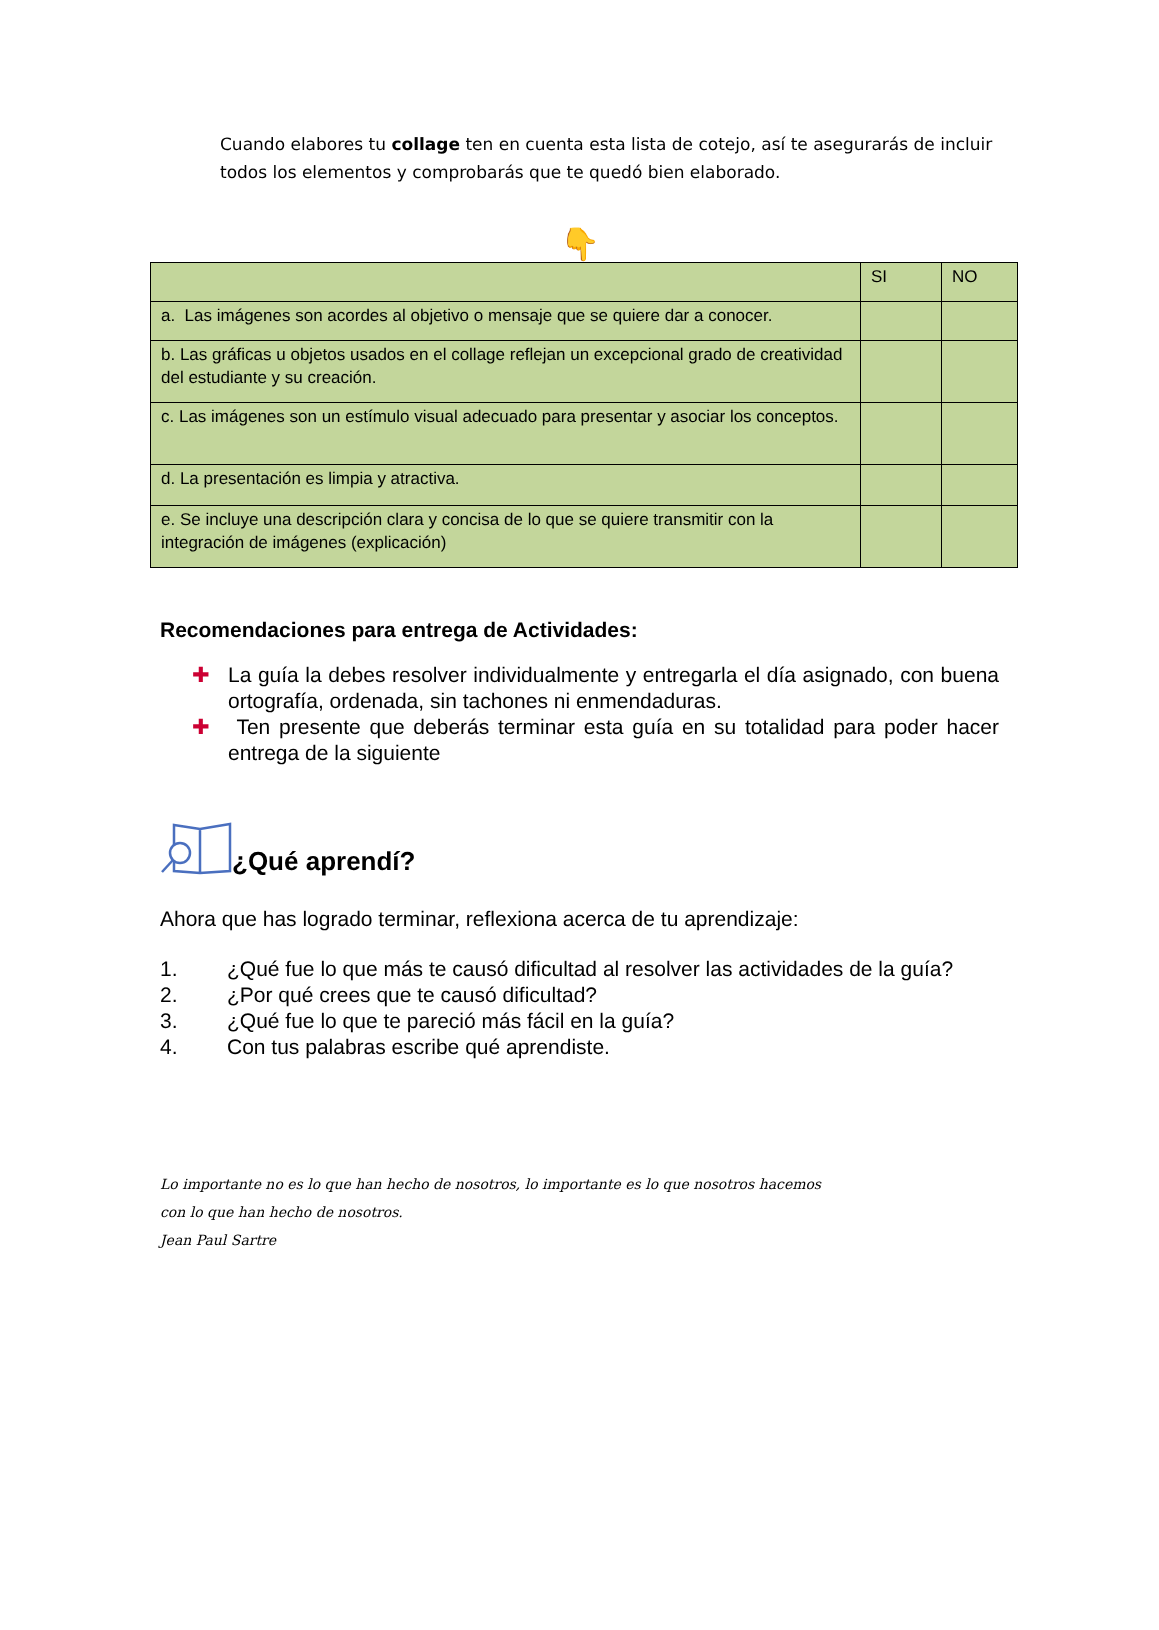Cuando elabores tu collage ten en cuenta esta lista de cotejo, así te asegurarás de incluir todos los elementos y comprobarás que te quedó bien elaborado.
👇
| | SI | NO |
| a. Las imágenes son acordes al objetivo o mensaje que se quiere dar a conocer. | | |
| b. Las gráficas u objetos usados en el collage reflejan un excepcional grado de creatividad del estudiante y su creación. | | |
| c. Las imágenes son un estímulo visual adecuado para presentar y asociar los conceptos. | | |
| d. La presentación es limpia y atractiva. | | |
| e. Se incluye una descripción clara y concisa de lo que se quiere transmitir con la integración de imágenes (explicación) | | |
Recomendaciones para entrega de Actividades:
✚ La guía la debes resolver individualmente y entregarla el día asignado, con buena ortografía, ordenada, sin tachones ni enmendaduras.
✚ Ten presente que deberás terminar esta guía en su totalidad para poder hacer entrega de la siguiente
¿Qué aprendí?
Ahora que has logrado terminar, reflexiona acerca de tu aprendizaje:
1. ¿Qué fue lo que más te causó dificultad al resolver las actividades de la guía?
2. ¿Por qué crees que te causó dificultad?
3. ¿Qué fue lo que te pareció más fácil en la guía?
4. Con tus palabras escribe qué aprendiste.
Lo importante no es lo que han hecho de nosotros, lo importante es lo que nosotros hacemos
con lo que han hecho de nosotros.
Jean Paul Sartre